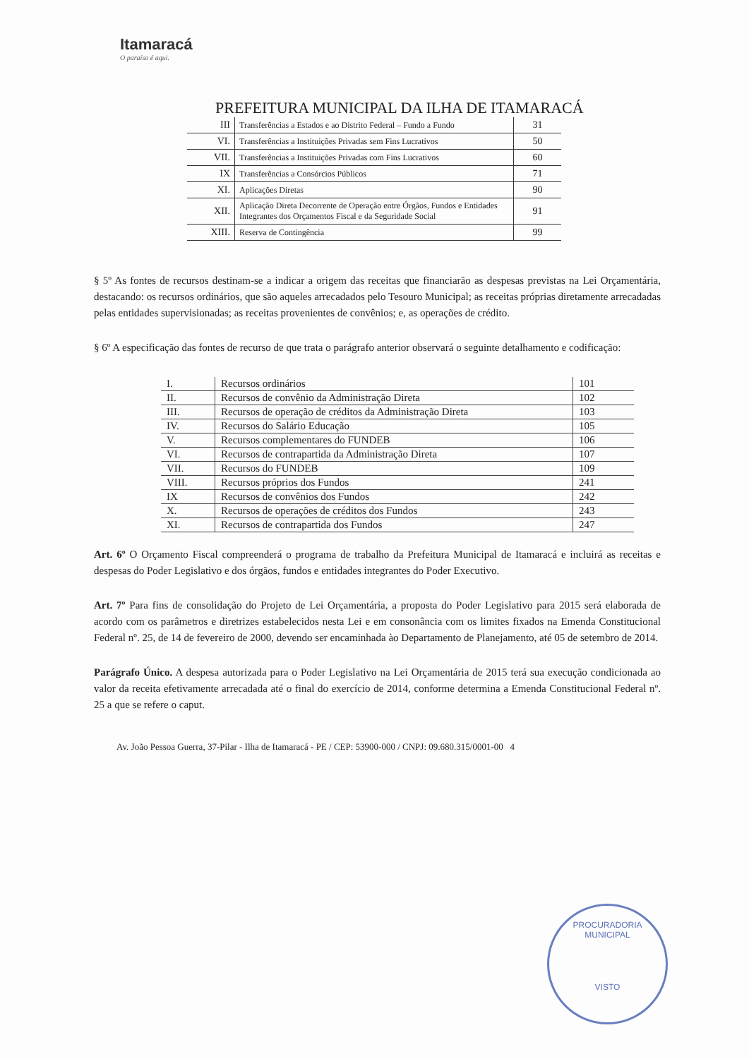Itamaracá
O paraíso é aqui.
PREFEITURA MUNICIPAL DA ILHA DE ITAMARACÁ
| III | Transferências a Estados e ao Distrito Federal – Fundo a Fundo | 31 |
| VI. | Transferências a Instituições Privadas sem Fins Lucrativos | 50 |
| VII. | Transferências a Instituições Privadas com Fins Lucrativos | 60 |
| IX | Transferências a Consórcios Públicos | 71 |
| XI. | Aplicações Diretas | 90 |
| XII. | Aplicação Direta Decorrente de Operação entre Órgãos, Fundos e Entidades Integrantes dos Orçamentos Fiscal e da Seguridade Social | 91 |
| XIII. | Reserva de Contingência | 99 |
§ 5º As fontes de recursos destinam-se a indicar a origem das receitas que financiarão as despesas previstas na Lei Orçamentária, destacando: os recursos ordinários, que são aqueles arrecadados pelo Tesouro Municipal; as receitas próprias diretamente arrecadadas pelas entidades supervisionadas; as receitas provenientes de convênios; e, as operações de crédito.
§ 6º A especificação das fontes de recurso de que trata o parágrafo anterior observará o seguinte detalhamento e codificação:
| I. | Recursos ordinários | 101 |
| II. | Recursos de convênio da Administração Direta | 102 |
| III. | Recursos de operação de créditos da Administração Direta | 103 |
| IV. | Recursos do Salário Educação | 105 |
| V. | Recursos complementares do FUNDEB | 106 |
| VI. | Recursos de contrapartida da Administração Direta | 107 |
| VII. | Recursos do FUNDEB | 109 |
| VIII. | Recursos próprios dos Fundos | 241 |
| IX | Recursos de convênios dos Fundos | 242 |
| X. | Recursos de operações de créditos dos Fundos | 243 |
| XI. | Recursos de contrapartida dos Fundos | 247 |
Art. 6º O Orçamento Fiscal compreenderá o programa de trabalho da Prefeitura Municipal de Itamaracá e incluirá as receitas e despesas do Poder Legislativo e dos órgãos, fundos e entidades integrantes do Poder Executivo.
Art. 7º Para fins de consolidação do Projeto de Lei Orçamentária, a proposta do Poder Legislativo para 2015 será elaborada de acordo com os parâmetros e diretrizes estabelecidos nesta Lei e em consonância com os limites fixados na Emenda Constitucional Federal nº. 25, de 14 de fevereiro de 2000, devendo ser encaminhada ào Departamento de Planejamento, até 05 de setembro de 2014.
Parágrafo Único. A despesa autorizada para o Poder Legislativo na Lei Orçamentária de 2015 terá sua execução condicionada ao valor da receita efetivamente arrecadada até o final do exercício de 2014, conforme determina a Emenda Constitucional Federal nº. 25 a que se refere o caput.
Av. João Pessoa Guerra, 37-Pilar - Ilha de Itamaracá - PE / CEP: 53900-000 / CNPJ: 09.680.315/0001-00 4
PROCURADORIA MUNICIPAL
VISTO